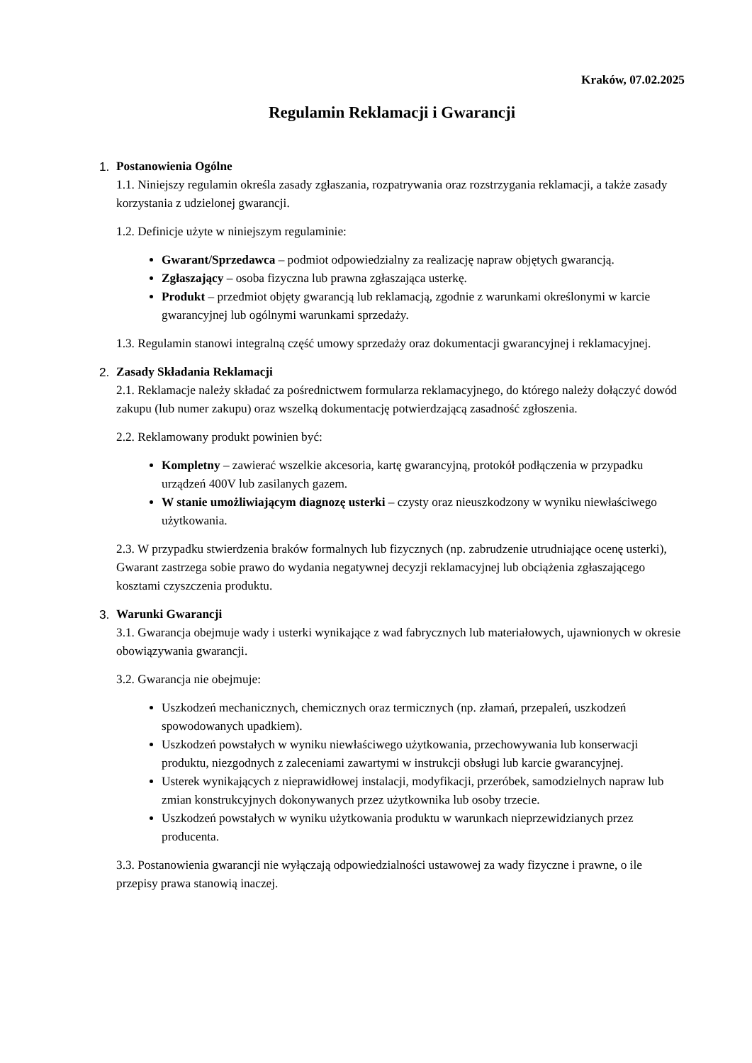Kraków, 07.02.2025
Regulamin Reklamacji i Gwarancji
1. Postanowienia Ogólne
1.1. Niniejszy regulamin określa zasady zgłaszania, rozpatrywania oraz rozstrzygania reklamacji, a także zasady korzystania z udzielonej gwarancji.
1.2. Definicje użyte w niniejszym regulaminie:
Gwarant/Sprzedawca – podmiot odpowiedzialny za realizację napraw objętych gwarancją.
Zgłaszający – osoba fizyczna lub prawna zgłaszająca usterkę.
Produkt – przedmiot objęty gwarancją lub reklamacją, zgodnie z warunkami określonymi w karcie gwarancyjnej lub ogólnymi warunkami sprzedaży.
1.3. Regulamin stanowi integralną część umowy sprzedaży oraz dokumentacji gwarancyjnej i reklamacyjnej.
2. Zasady Składania Reklamacji
2.1. Reklamacje należy składać za pośrednictwem formularza reklamacyjnego, do którego należy dołączyć dowód zakupu (lub numer zakupu) oraz wszelką dokumentację potwierdzającą zasadność zgłoszenia.
2.2. Reklamowany produkt powinien być:
Kompletny – zawierać wszelkie akcesoria, kartę gwarancyjną, protokół podłączenia w przypadku urządzeń 400V lub zasilanych gazem.
W stanie umożliwiającym diagnozę usterki – czysty oraz nieuszkodzony w wyniku niewłaściwego użytkowania.
2.3. W przypadku stwierdzenia braków formalnych lub fizycznych (np. zabrudzenie utrudniające ocenę usterki), Gwarant zastrzega sobie prawo do wydania negatywnej decyzji reklamacyjnej lub obciążenia zgłaszającego kosztami czyszczenia produktu.
3. Warunki Gwarancji
3.1. Gwarancja obejmuje wady i usterki wynikające z wad fabrycznych lub materiałowych, ujawnionych w okresie obowiązywania gwarancji.
3.2. Gwarancja nie obejmuje:
Uszkodzeń mechanicznych, chemicznych oraz termicznych (np. złamań, przepaleń, uszkodzeń spowodowanych upadkiem).
Uszkodzeń powstałych w wyniku niewłaściwego użytkowania, przechowywania lub konserwacji produktu, niezgodnych z zaleceniami zawartymi w instrukcji obsługi lub karcie gwarancyjnej.
Usterek wynikających z nieprawidłowej instalacji, modyfikacji, przeróbek, samodzielnych napraw lub zmian konstrukcyjnych dokonywanych przez użytkownika lub osoby trzecie.
Uszkodzeń powstałych w wyniku użytkowania produktu w warunkach nieprzewidzianych przez producenta.
3.3. Postanowienia gwarancji nie wyłączają odpowiedzialności ustawowej za wady fizyczne i prawne, o ile przepisy prawa stanowią inaczej.